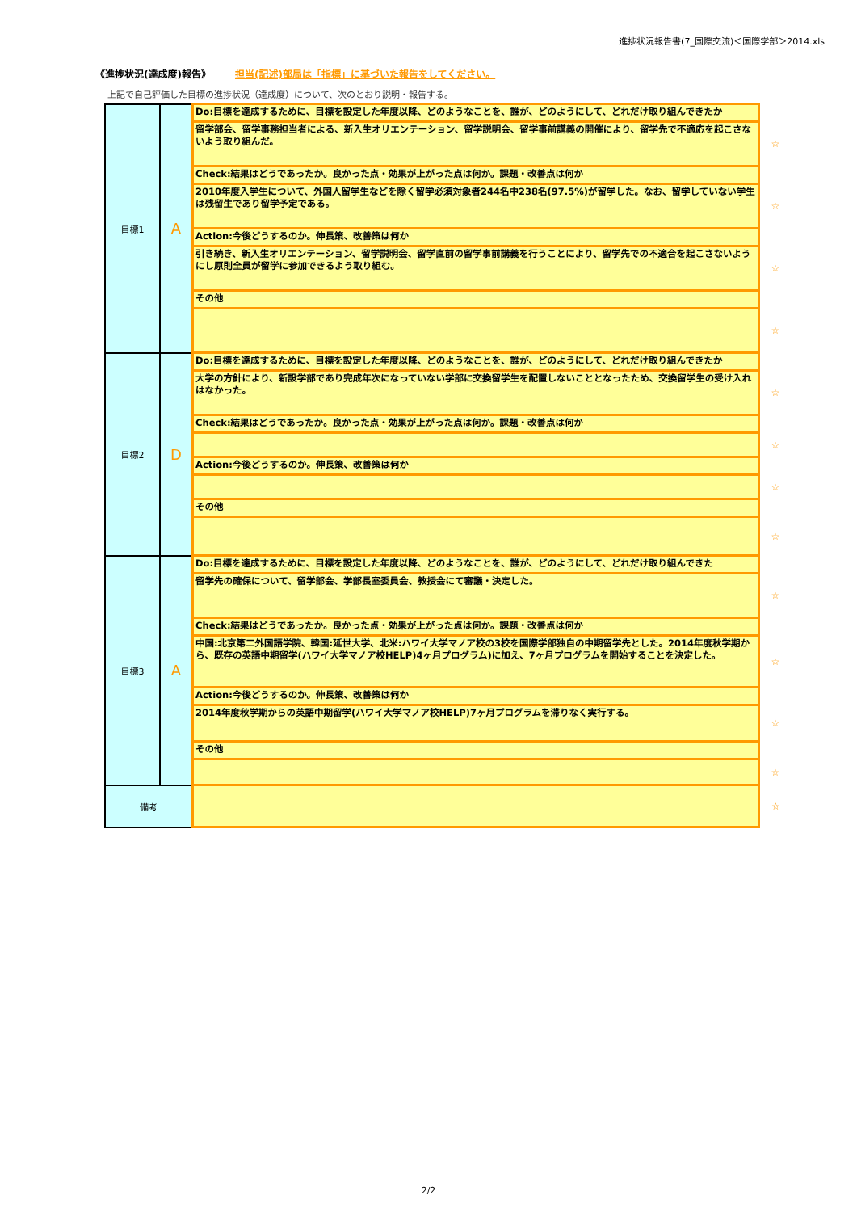進捗状況報告書(7_国際交流)＜国際学部＞2014.xls
《進捗状況(達成度)報告》 担当(記述)部局は「指標」に基づいた報告をしてください。
上記で自己評価した目標の進捗状況（達成度）について、次のとおり説明・報告する。
| 目標1 | A | Do:目標を達成するために、目標を設定した年度以降、どのようなことを、誰が、どのようにして、どれだけ取り組んできたか | |
| | | 留学部会、留学事務担当者による、新入生オリエンテーション、留学説明会、留学事前講義の開催により、留学先で不適応を起こさないよう取り組んだ。 | ☆ |
| | | Check:結果はどうであったか。良かった点・効果が上がった点は何か。課題・改善点は何か | |
| | | 2010年度入学生について、外国人留学生などを除く留学必須対象者244名中238名(97.5%)が留学した。なお、留学していない学生は残留生であり留学予定である。 | ☆ |
| | | Action:今後どうするのか。伸長策、改善策は何か | |
| | | 引き続き、新入生オリエンテーション、留学説明会、留学直前の留学事前講義を行うことにより、留学先での不適合を起こさないようにし原則全員が留学に参加できるよう取り組む。 | ☆ |
| | | その他 | |
| | | | ☆ |
| 目標2 | D | Do:目標を達成するために、目標を設定した年度以降、どのようなことを、誰が、どのようにして、どれだけ取り組んできたか | |
| | | 大学の方針により、新設学部であり完成年次になっていない学部に交換留学生を配置しないこととなったため、交換留学生の受け入れはなかった。 | ☆ |
| | | Check:結果はどうであったか。良かった点・効果が上がった点は何か。課題・改善点は何か | |
| | | | ☆ |
| | | Action:今後どうするのか。伸長策、改善策は何か | |
| | | | ☆ |
| | | その他 | |
| | | | ☆ |
| 目標3 | A | Do:目標を達成するために、目標を設定した年度以降、どのようなことを、誰が、どのようにして、どれだけ取り組んできた | |
| | | 留学先の確保について、留学部会、学部長室委員会、教授会にて審議・決定した。 | ☆ |
| | | Check:結果はどうであったか。良かった点・効果が上がった点は何か。課題・改善点は何か | |
| | | 中国:北京第二外国語学院、韓国:延世大学、北米:ハワイ大学マノア校の3校を国際学部独自の中期留学先とした。2014年度秋学期から、既存の英語中期留学(ハワイ大学マノア校HELP)4ヶ月プログラム)に加え、7ヶ月プログラムを開始することを決定した。 | ☆ |
| | | Action:今後どうするのか。伸長策、改善策は何か | |
| | | 2014年度秋学期からの英語中期留学(ハワイ大学マノア校HELP)7ヶ月プログラムを滞りなく実行する。 | ☆ |
| | | その他 | |
| | | | ☆ |
| 備考 | | | ☆ |
2/2